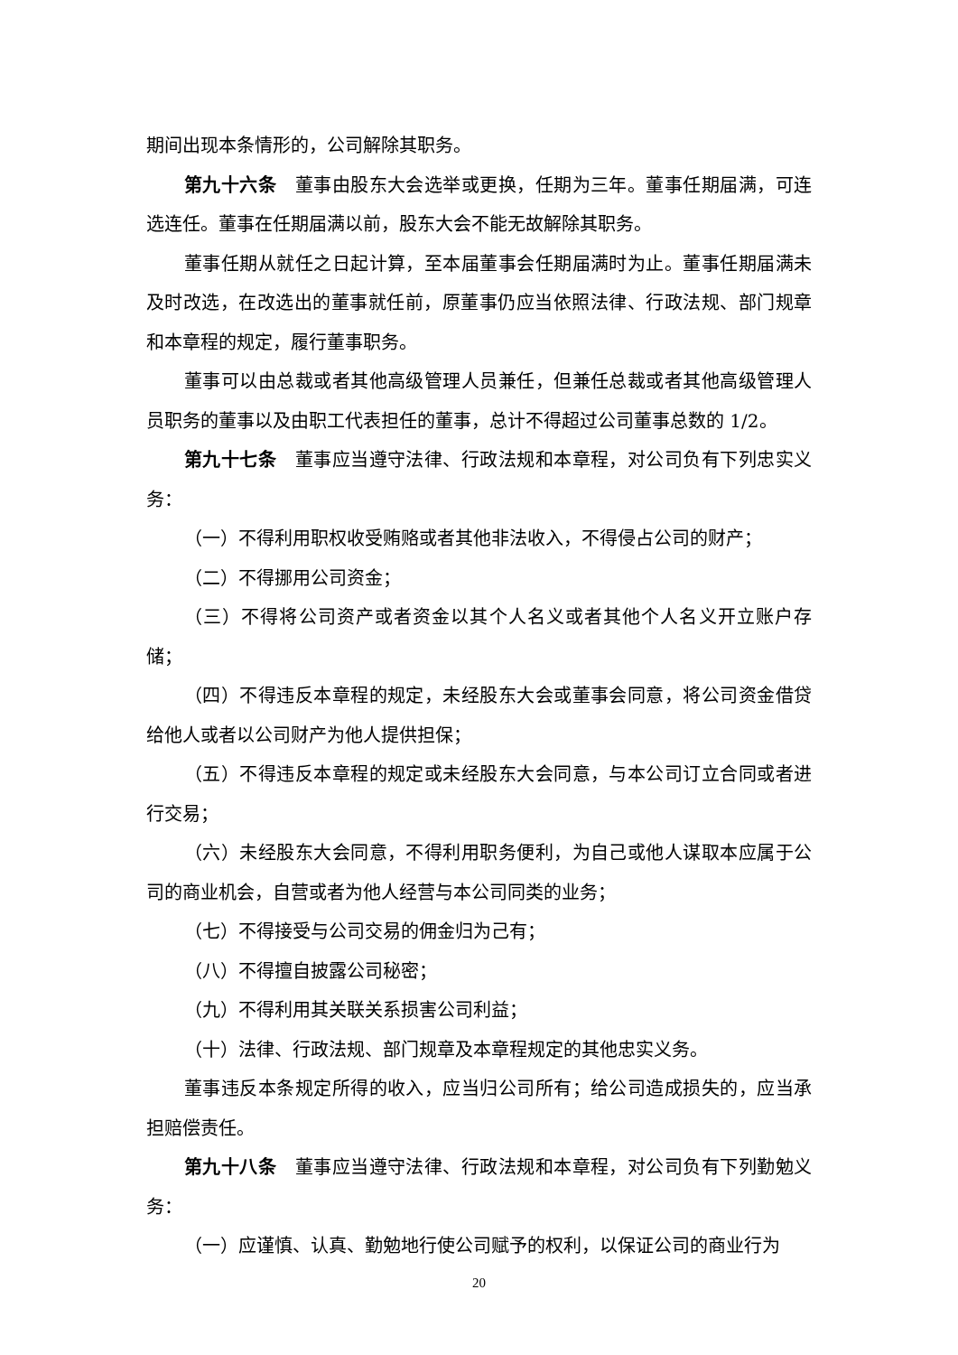期间出现本条情形的，公司解除其职务。
第九十六条　董事由股东大会选举或更换，任期为三年。董事任期届满，可连选连任。董事在任期届满以前，股东大会不能无故解除其职务。
董事任期从就任之日起计算，至本届董事会任期届满时为止。董事任期届满未及时改选，在改选出的董事就任前，原董事仍应当依照法律、行政法规、部门规章和本章程的规定，履行董事职务。
董事可以由总裁或者其他高级管理人员兼任，但兼任总裁或者其他高级管理人员职务的董事以及由职工代表担任的董事，总计不得超过公司董事总数的 1/2。
第九十七条　董事应当遵守法律、行政法规和本章程，对公司负有下列忠实义务：
（一）不得利用职权收受贿赂或者其他非法收入，不得侵占公司的财产；
（二）不得挪用公司资金；
（三）不得将公司资产或者资金以其个人名义或者其他个人名义开立账户存储；
（四）不得违反本章程的规定，未经股东大会或董事会同意，将公司资金借贷给他人或者以公司财产为他人提供担保；
（五）不得违反本章程的规定或未经股东大会同意，与本公司订立合同或者进行交易；
（六）未经股东大会同意，不得利用职务便利，为自己或他人谋取本应属于公司的商业机会，自营或者为他人经营与本公司同类的业务；
（七）不得接受与公司交易的佣金归为己有；
（八）不得擅自披露公司秘密；
（九）不得利用其关联关系损害公司利益；
（十）法律、行政法规、部门规章及本章程规定的其他忠实义务。
董事违反本条规定所得的收入，应当归公司所有；给公司造成损失的，应当承担赔偿责任。
第九十八条　董事应当遵守法律、行政法规和本章程，对公司负有下列勤勉义务：
（一）应谨慎、认真、勤勉地行使公司赋予的权利，以保证公司的商业行为
20